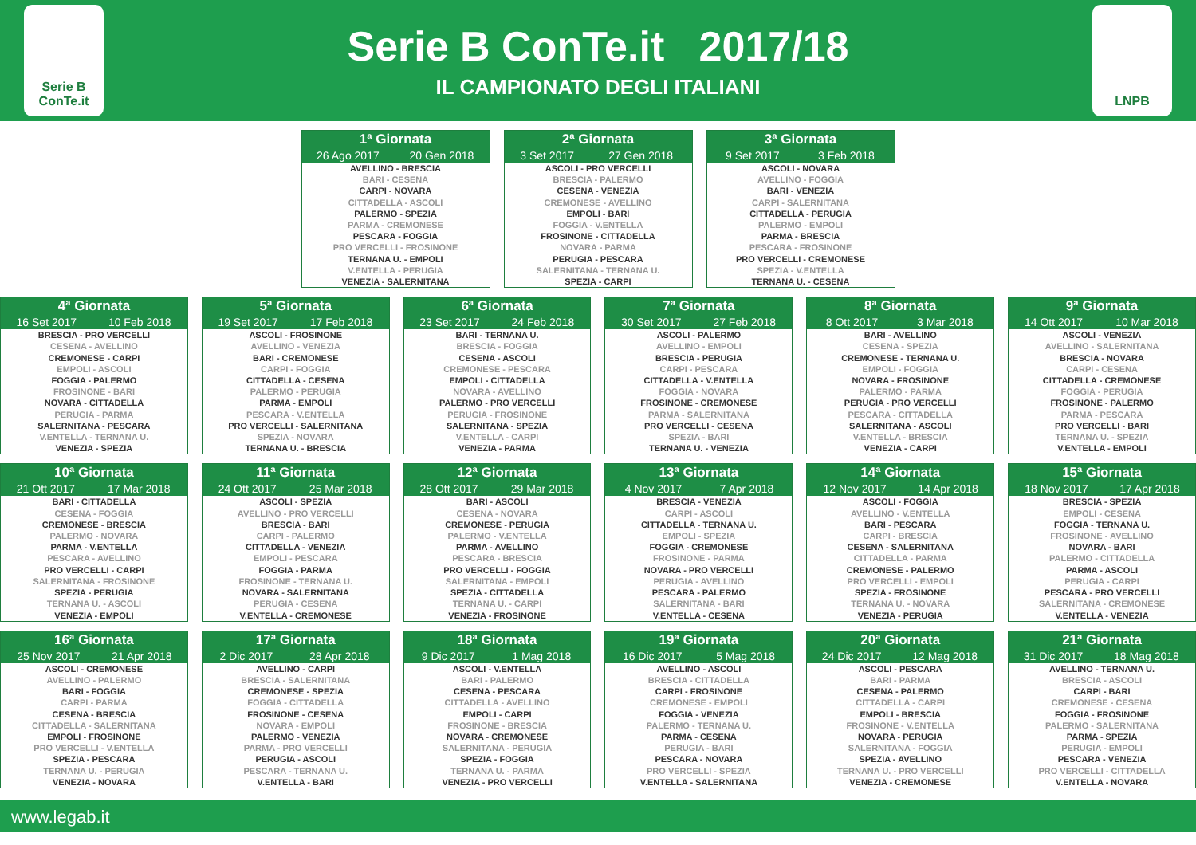Serie B ConTe.it
Serie B ConTe.it 2017/18
IL CAMPIONATO DEGLI ITALIANI
LNPB
| 1ª Giornata | |
| --- | --- |
| 26 Ago 2017 | 20 Gen 2018 |
| AVELLINO - BRESCIA | |
| BARI - CESENA | |
| CARPI - NOVARA | |
| CITTADELLA - ASCOLI | |
| PALERMO - SPEZIA | |
| PARMA - CREMONESE | |
| PESCARA - FOGGIA | |
| PRO VERCELLI - FROSINONE | |
| TERNANA U. - EMPOLI | |
| V.ENTELLA - PERUGIA | |
| VENEZIA - SALERNITANA | |
| 2ª Giornata | |
| --- | --- |
| 3 Set 2017 | 27 Gen 2018 |
| ASCOLI - PRO VERCELLI | |
| BRESCIA - PALERMO | |
| CESENA - VENEZIA | |
| CREMONESE - AVELLINO | |
| EMPOLI - BARI | |
| FOGGIA - V.ENTELLA | |
| FROSINONE - CITTADELLA | |
| NOVARA - PARMA | |
| PERUGIA - PESCARA | |
| SALERNITANA - TERNANA U. | |
| SPEZIA - CARPI | |
| 3ª Giornata | |
| --- | --- |
| 9 Set 2017 | 3 Feb 2018 |
| ASCOLI - NOVARA | |
| AVELLINO - FOGGIA | |
| BARI - VENEZIA | |
| CARPI - SALERNITANA | |
| CITTADELLA - PERUGIA | |
| PALERMO - EMPOLI | |
| PARMA - BRESCIA | |
| PESCARA - FROSINONE | |
| PRO VERCELLI - CREMONESE | |
| SPEZIA - V.ENTELLA | |
| TERNANA U. - CESENA | |
| 4ª Giornata | |
| --- | --- |
| 16 Set 2017 | 10 Feb 2018 |
| BRESCIA - PRO VERCELLI | |
| CESENA - AVELLINO | |
| CREMONESE - CARPI | |
| EMPOLI - ASCOLI | |
| FOGGIA - PALERMO | |
| FROSINONE - BARI | |
| NOVARA - CITTADELLA | |
| PERUGIA - PARMA | |
| SALERNITANA - PESCARA | |
| V.ENTELLA - TERNANA U. | |
| VENEZIA - SPEZIA | |
| 5ª Giornata | |
| --- | --- |
| 19 Set 2017 | 17 Feb 2018 |
| ASCOLI - FROSINONE | |
| AVELLINO - VENEZIA | |
| BARI - CREMONESE | |
| CARPI - FOGGIA | |
| CITTADELLA - CESENA | |
| PALERMO - PERUGIA | |
| PARMA - EMPOLI | |
| PESCARA - V.ENTELLA | |
| PRO VERCELLI - SALERNITANA | |
| SPEZIA - NOVARA | |
| TERNANA U. - BRESCIA | |
| 6ª Giornata | |
| --- | --- |
| 23 Set 2017 | 24 Feb 2018 |
| BARI - TERNANA U. | |
| BRESCIA - FOGGIA | |
| CESENA - ASCOLI | |
| CREMONESE - PESCARA | |
| EMPOLI - CITTADELLA | |
| NOVARA - AVELLINO | |
| PALERMO - PRO VERCELLI | |
| PERUGIA - FROSINONE | |
| SALERNITANA - SPEZIA | |
| V.ENTELLA - CARPI | |
| VENEZIA - PARMA | |
| 7ª Giornata | |
| --- | --- |
| 30 Set 2017 | 27 Feb 2018 |
| ASCOLI - PALERMO | |
| AVELLINO - EMPOLI | |
| BRESCIA - PERUGIA | |
| CARPI - PESCARA | |
| CITTADELLA - V.ENTELLA | |
| FOGGIA - NOVARA | |
| FROSINONE - CREMONESE | |
| PARMA - SALERNITANA | |
| PRO VERCELLI - CESENA | |
| SPEZIA - BARI | |
| TERNANA U. - VENEZIA | |
| 8ª Giornata | |
| --- | --- |
| 8 Ott 2017 | 3 Mar 2018 |
| BARI - AVELLINO | |
| CESENA - SPEZIA | |
| CREMONESE - TERNANA U. | |
| EMPOLI - FOGGIA | |
| NOVARA - FROSINONE | |
| PALERMO - PARMA | |
| PERUGIA - PRO VERCELLI | |
| PESCARA - CITTADELLA | |
| SALERNITANA - ASCOLI | |
| V.ENTELLA - BRESCIA | |
| VENEZIA - CARPI | |
| 9ª Giornata | |
| --- | --- |
| 14 Ott 2017 | 10 Mar 2018 |
| ASCOLI - VENEZIA | |
| AVELLINO - SALERNITANA | |
| BRESCIA - NOVARA | |
| CARPI - CESENA | |
| CITTADELLA - CREMONESE | |
| FOGGIA - PERUGIA | |
| FROSINONE - PALERMO | |
| PARMA - PESCARA | |
| PRO VERCELLI - BARI | |
| TERNANA U. - SPEZIA | |
| V.ENTELLA - EMPOLI | |
| 10ª Giornata | |
| --- | --- |
| 21 Ott 2017 | 17 Mar 2018 |
| BARI - CITTADELLA | |
| CESENA - FOGGIA | |
| CREMONESE - BRESCIA | |
| PALERMO - NOVARA | |
| PARMA - V.ENTELLA | |
| PESCARA - AVELLINO | |
| PRO VERCELLI - CARPI | |
| SALERNITANA - FROSINONE | |
| SPEZIA - PERUGIA | |
| TERNANA U. - ASCOLI | |
| VENEZIA - EMPOLI | |
| 11ª Giornata | |
| --- | --- |
| 24 Ott 2017 | 25 Mar 2018 |
| ASCOLI - SPEZIA | |
| AVELLINO - PRO VERCELLI | |
| BRESCIA - BARI | |
| CARPI - PALERMO | |
| CITTADELLA - VENEZIA | |
| EMPOLI - PESCARA | |
| FOGGIA - PARMA | |
| FROSINONE - TERNANA U. | |
| NOVARA - SALERNITANA | |
| PERUGIA - CESENA | |
| V.ENTELLA - CREMONESE | |
| 12ª Giornata | |
| --- | --- |
| 28 Ott 2017 | 29 Mar 2018 |
| BARI - ASCOLI | |
| CESENA - NOVARA | |
| CREMONESE - PERUGIA | |
| PALERMO - V.ENTELLA | |
| PARMA - AVELLINO | |
| PESCARA - BRESCIA | |
| PRO VERCELLI - FOGGIA | |
| SALERNITANA - EMPOLI | |
| SPEZIA - CITTADELLA | |
| TERNANA U. - CARPI | |
| VENEZIA - FROSINONE | |
| 13ª Giornata | |
| --- | --- |
| 4 Nov 2017 | 7 Apr 2018 |
| BRESCIA - VENEZIA | |
| CARPI - ASCOLI | |
| CITTADELLA - TERNANA U. | |
| EMPOLI - SPEZIA | |
| FOGGIA - CREMONESE | |
| FROSINONE - PARMA | |
| NOVARA - PRO VERCELLI | |
| PERUGIA - AVELLINO | |
| PESCARA - PALERMO | |
| SALERNITANA - BARI | |
| V.ENTELLA - CESENA | |
| 14ª Giornata | |
| --- | --- |
| 12 Nov 2017 | 14 Apr 2018 |
| ASCOLI - FOGGIA | |
| AVELLINO - V.ENTELLA | |
| BARI - PESCARA | |
| CARPI - BRESCIA | |
| CESENA - SALERNITANA | |
| CITTADELLA - PARMA | |
| CREMONESE - PALERMO | |
| PRO VERCELLI - EMPOLI | |
| SPEZIA - FROSINONE | |
| TERNANA U. - NOVARA | |
| VENEZIA - PERUGIA | |
| 15ª Giornata | |
| --- | --- |
| 18 Nov 2017 | 17 Apr 2018 |
| BRESCIA - SPEZIA | |
| EMPOLI - CESENA | |
| FOGGIA - TERNANA U. | |
| FROSINONE - AVELLINO | |
| NOVARA - BARI | |
| PALERMO - CITTADELLA | |
| PARMA - ASCOLI | |
| PERUGIA - CARPI | |
| PESCARA - PRO VERCELLI | |
| SALERNITANA - CREMONESE | |
| V.ENTELLA - VENEZIA | |
| 16ª Giornata | |
| --- | --- |
| 25 Nov 2017 | 21 Apr 2018 |
| ASCOLI - CREMONESE | |
| AVELLINO - PALERMO | |
| BARI - FOGGIA | |
| CARPI - PARMA | |
| CESENA - BRESCIA | |
| CITTADELLA - SALERNITANA | |
| EMPOLI - FROSINONE | |
| PRO VERCELLI - V.ENTELLA | |
| SPEZIA - PESCARA | |
| TERNANA U. - PERUGIA | |
| VENEZIA - NOVARA | |
| 17ª Giornata | |
| --- | --- |
| 2 Dic 2017 | 28 Apr 2018 |
| AVELLINO - CARPI | |
| BRESCIA - SALERNITANA | |
| CREMONESE - SPEZIA | |
| FOGGIA - CITTADELLA | |
| FROSINONE - CESENA | |
| NOVARA - EMPOLI | |
| PALERMO - VENEZIA | |
| PARMA - PRO VERCELLI | |
| PERUGIA - ASCOLI | |
| PESCARA - TERNANA U. | |
| V.ENTELLA - BARI | |
| 18ª Giornata | |
| --- | --- |
| 9 Dic 2017 | 1 Mag 2018 |
| ASCOLI - V.ENTELLA | |
| BARI - PALERMO | |
| CESENA - PESCARA | |
| CITTADELLA - AVELLINO | |
| EMPOLI - CARPI | |
| FROSINONE - BRESCIA | |
| NOVARA - CREMONESE | |
| SALERNITANA - PERUGIA | |
| SPEZIA - FOGGIA | |
| TERNANA U. - PARMA | |
| VENEZIA - PRO VERCELLI | |
| 19ª Giornata | |
| --- | --- |
| 16 Dic 2017 | 5 Mag 2018 |
| AVELLINO - ASCOLI | |
| BRESCIA - CITTADELLA | |
| CARPI - FROSINONE | |
| CREMONESE - EMPOLI | |
| FOGGIA - VENEZIA | |
| PALERMO - TERNANA U. | |
| PARMA - CESENA | |
| PERUGIA - BARI | |
| PESCARA - NOVARA | |
| PRO VERCELLI - SPEZIA | |
| V.ENTELLA - SALERNITANA | |
| 20ª Giornata | |
| --- | --- |
| 24 Dic 2017 | 12 Mag 2018 |
| ASCOLI - PESCARA | |
| BARI - PARMA | |
| CESENA - PALERMO | |
| CITTADELLA - CARPI | |
| EMPOLI - BRESCIA | |
| FROSINONE - V.ENTELLA | |
| NOVARA - PERUGIA | |
| SALERNITANA - FOGGIA | |
| SPEZIA - AVELLINO | |
| TERNANA U. - PRO VERCELLI | |
| VENEZIA - CREMONESE | |
| 21ª Giornata | |
| --- | --- |
| 31 Dic 2017 | 18 Mag 2018 |
| AVELLINO - TERNANA U. | |
| BRESCIA - ASCOLI | |
| CARPI - BARI | |
| CREMONESE - CESENA | |
| FOGGIA - FROSINONE | |
| PALERMO - SALERNITANA | |
| PARMA - SPEZIA | |
| PERUGIA - EMPOLI | |
| PESCARA - VENEZIA | |
| PRO VERCELLI - CITTADELLA | |
| V.ENTELLA - NOVARA | |
www.legab.it